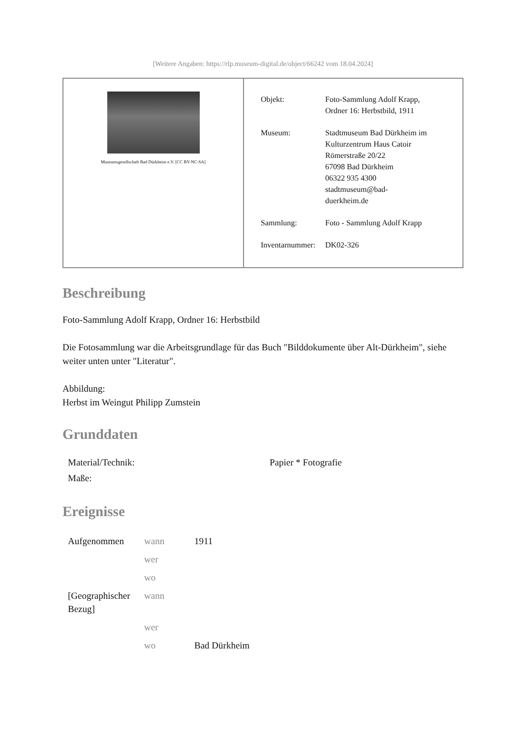[Weitere Angaben: https://rlp.museum-digital.de/object/66242 vom 18.04.2024]
Museumsgesellschaft Bad Dürkheim e.V. [CC BY-NC-SA]
| Objekt: | Foto-Sammlung Adolf Krapp, Ordner 16: Herbstbild, 1911 |
| Museum: | Stadtmuseum Bad Dürkheim im Kulturzentrum Haus Catoir Römerstraße 20/22 67098 Bad Dürkheim 06322 935 4300 stadtmuseum@bad- duerkheim.de |
| Sammlung: | Foto - Sammlung Adolf Krapp |
| Inventarnummer: | DK02-326 |
Beschreibung
Foto-Sammlung Adolf Krapp, Ordner 16: Herbstbild
Die Fotosammlung war die Arbeitsgrundlage für das Buch "Bilddokumente über Alt-Dürkheim", siehe weiter unten unter "Literatur".
Abbildung:
Herbst im Weingut Philipp Zumstein
Grunddaten
| Material/Technik: | Papier * Fotografie |
| Maße: | |
Ereignisse
| Aufgenommen | wann | 1911 |
| | wer | |
| | wo | |
| [Geographischer Bezug] | wann | |
| | wer | |
| | wo | Bad Dürkheim |